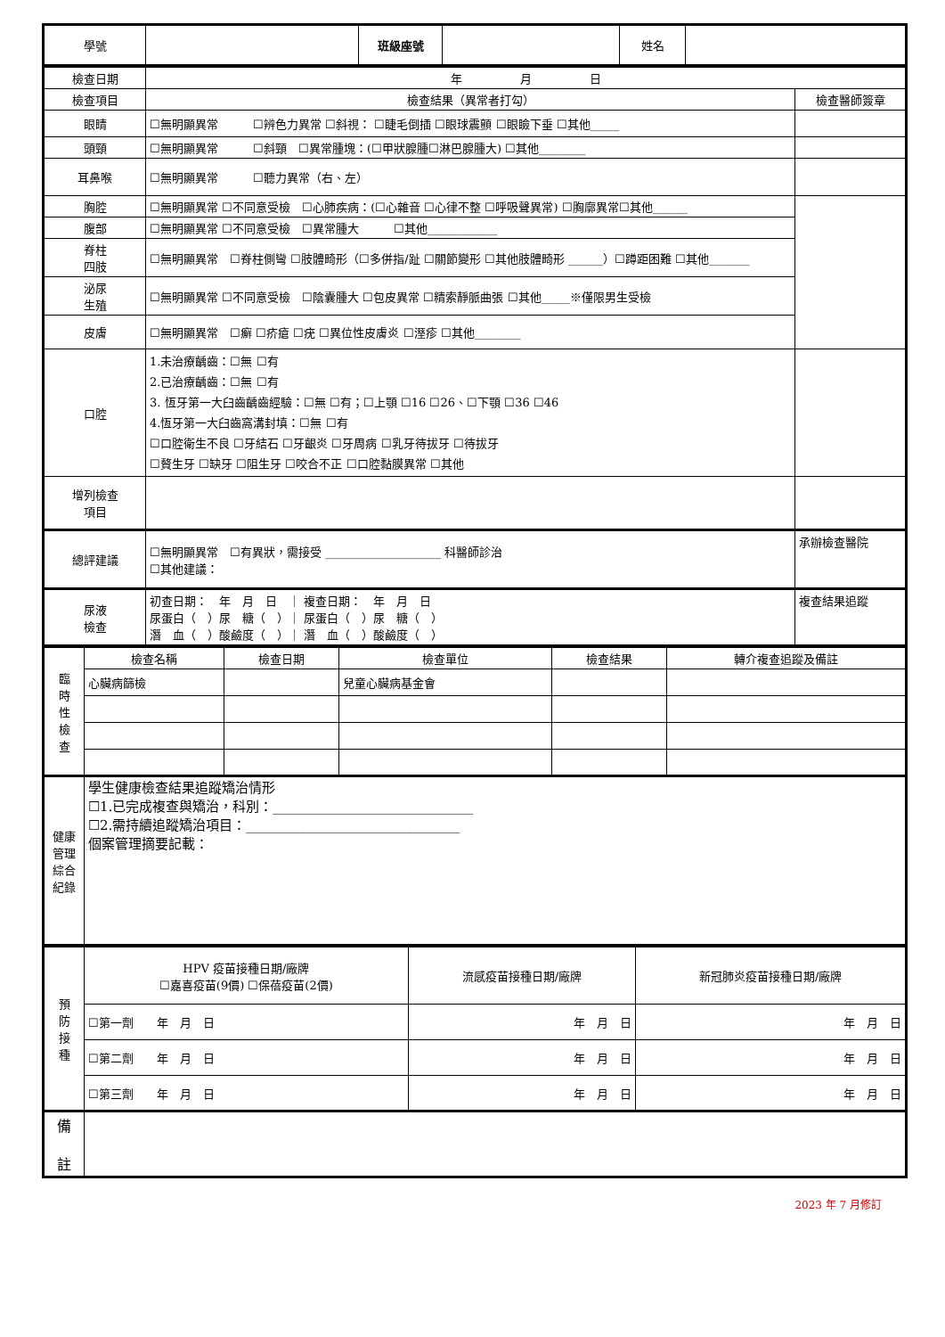| 學號 | | 班級座號 | | 姓名 | |
| 檢查日期 | 年 月 日 | |
| 檢查項目 | 檢查結果（異常者打勾） | 檢查醫師簽章 |
| 眼睛 | ☐無明顯異常 ☐辨色力異常 ☐斜視： ☐睫毛倒插 ☐眼球震顫 ☐眼瞼下垂 ☐其他_____ | |
| 頭頸 | ☐無明顯異常 ☐斜頸 ☐異常腫塊：(☐甲狀腺腫☐淋巴腺腫大) ☐其他________ | |
| 耳鼻喉 | ☐無明顯異常 ☐聽力異常（右、左） | |
| 胸腔 | ☐無明顯異常 ☐不同意受檢 ☐心肺疾病：(☐心雜音 ☐心律不整 ☐呼吸聲異常) ☐胸廓異常☐其他______ | |
| 腹部 | ☐無明顯異常 ☐不同意受檢 ☐異常腫大 ☐其他____________ | |
| 脊柱 四肢 | ☐無明顯異常 ☐脊柱側彎 ☐肢體畸形（☐多併指/趾 ☐關節變形 ☐其他肢體畸形 ______）☐蹲距困難 ☐其他_______ | |
| 泌尿 生殖 | ☐無明顯異常 ☐不同意受檢 ☐陰囊腫大 ☐包皮異常 ☐精索靜脈曲張 ☐其他_____※僅限男生受檢 | |
| 皮膚 | ☐無明顯異常 ☐癬 ☐疥瘡 ☐疣 ☐異位性皮膚炎 ☐溼疹 ☐其他________ | |
| 口腔 | 1.未治療齲齒：☐無 ☐有 2.已治療齲齒：☐無 ☐有 3. 恆牙第一大臼齒齲齒經驗：☐無 ☐有；☐上顎 ☐16 ☐26、☐下顎 ☐36 ☐46 4.恆牙第一大臼齒窩溝封填：☐無 ☐有 ☐口腔衛生不良 ☐牙結石 ☐牙齦炎 ☐牙周病 ☐乳牙待拔牙 ☐待拔牙 ☐贅生牙 ☐缺牙 ☐阻生牙 ☐咬合不正 ☐口腔黏膜異常 ☐其他 | |
| 增列檢查 項目 | | |
| 總評建議 | ☐無明顯異常 ☐有異狀，需接受 ____________________ 科醫師診治 ☐其他建議： | 承辦檢查醫院 |
| 尿液 檢查 | 初查日期： 年 月 日 ｜ 複查日期： 年 月 日 尿蛋白（ ）尿 糖（ ）｜ 尿蛋白（ ）尿 糖（ ） 潛 血（ ）酸鹼度（ ）｜ 潛 血（ ）酸鹼度（ ） | 複查結果追蹤 |
| 臨 時 性 檢 查 | 檢查名稱 | 檢查日期 | 檢查單位 | 檢查結果 | 轉介複查追蹤及備註 |
| | 心臟病篩檢 | | 兒童心臟病基金會 | | |
| 健康 管理 綜合 紀錄 | 學生健康檢查結果追蹤矯治情形 ☐1.已完成複查與矯治，科別：______________________________ ☐2.需持續追蹤矯治項目：________________________________ 個案管理摘要記載： | | | | |
| 預 防 接 種 | HPV 疫苗接種日期/廠牌 ☐嘉喜疫苗(9價) ☐保蓓疫苗(2價) | 流感疫苗接種日期/廠牌 | 新冠肺炎疫苗接種日期/廠牌 |
| | ☐第一劑 年 月 日 | 年 月 日 | 年 月 日 |
| | ☐第二劑 年 月 日 | 年 月 日 | 年 月 日 |
| | ☐第三劑 年 月 日 | 年 月 日 | 年 月 日 |
| 備 註 | | | |
2023 年 7 月修訂